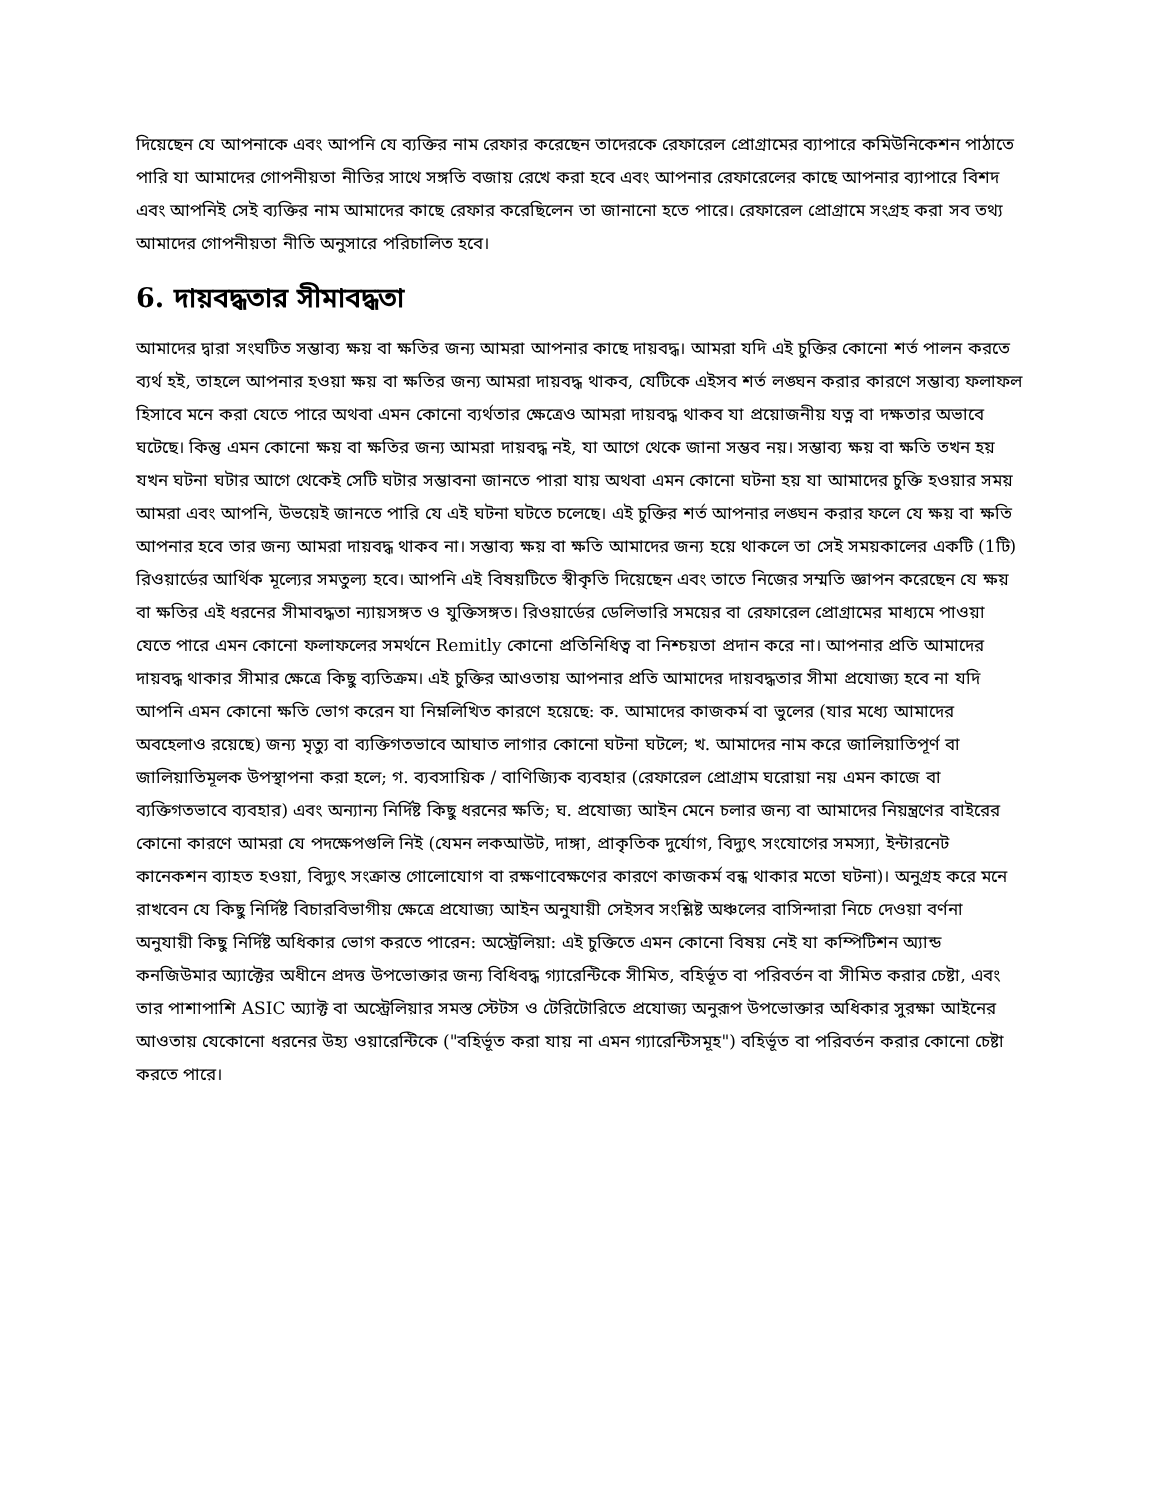দিয়েছেন যে আপনাকে এবং আপনি যে ব্যক্তির নাম রেফার করেছেন তাদেরকে রেফারেল প্রোগ্রামের ব্যাপারে কমিউনিকেশন পাঠাতে পারি যা আমাদের গোপনীয়তা নীতির সাথে সঙ্গতি বজায় রেখে করা হবে এবং আপনার রেফারেলের কাছে আপনার ব্যাপারে বিশদ এবং আপনিই সেই ব্যক্তির নাম আমাদের কাছে রেফার করেছিলেন তা জানানো হতে পারে। রেফারেল প্রোগ্রামে সংগ্রহ করা সব তথ্য আমাদের গোপনীয়তা নীতি অনুসারে পরিচালিত হবে।
6. দায়বদ্ধতার সীমাবদ্ধতা
আমাদের দ্বারা সংঘটিত সম্ভাব্য ক্ষয় বা ক্ষতির জন্য আমরা আপনার কাছে দায়বদ্ধ। আমরা যদি এই চুক্তির কোনো শর্ত পালন করতে ব্যর্থ হই, তাহলে আপনার হওয়া ক্ষয় বা ক্ষতির জন্য আমরা দায়বদ্ধ থাকব, যেটিকে এইসব শর্ত লঙ্ঘন করার কারণে সম্ভাব্য ফলাফল হিসাবে মনে করা যেতে পারে অথবা এমন কোনো ব্যর্থতার ক্ষেত্রেও আমরা দায়বদ্ধ থাকব যা প্রয়োজনীয় যত্ন বা দক্ষতার অভাবে ঘটেছে। কিন্তু এমন কোনো ক্ষয় বা ক্ষতির জন্য আমরা দায়বদ্ধ নই, যা আগে থেকে জানা সম্ভব নয়। সম্ভাব্য ক্ষয় বা ক্ষতি তখন হয় যখন ঘটনা ঘটার আগে থেকেই সেটি ঘটার সম্ভাবনা জানতে পারা যায় অথবা এমন কোনো ঘটনা হয় যা আমাদের চুক্তি হওয়ার সময় আমরা এবং আপনি, উভয়েই জানতে পারি যে এই ঘটনা ঘটতে চলেছে। এই চুক্তির শর্ত আপনার লঙ্ঘন করার ফলে যে ক্ষয় বা ক্ষতি আপনার হবে তার জন্য আমরা দায়বদ্ধ থাকব না। সম্ভাব্য ক্ষয় বা ক্ষতি আমাদের জন্য হয়ে থাকলে তা সেই সময়কালের একটি (1টি) রিওয়ার্ডের আর্থিক মূল্যের সমতুল্য হবে। আপনি এই বিষয়টিতে স্বীকৃতি দিয়েছেন এবং তাতে নিজের সম্মতি জ্ঞাপন করেছেন যে ক্ষয় বা ক্ষতির এই ধরনের সীমাবদ্ধতা ন্যায়সঙ্গত ও যুক্তিসঙ্গত। রিওয়ার্ডের ডেলিভারি সময়ের বা রেফারেল প্রোগ্রামের মাধ্যমে পাওয়া যেতে পারে এমন কোনো ফলাফলের সমর্থনে Remitly কোনো প্রতিনিধিত্ব বা নিশ্চয়তা প্রদান করে না। আপনার প্রতি আমাদের দায়বদ্ধ থাকার সীমার ক্ষেত্রে কিছু ব্যতিক্রম। এই চুক্তির আওতায় আপনার প্রতি আমাদের দায়বদ্ধতার সীমা প্রযোজ্য হবে না যদি আপনি এমন কোনো ক্ষতি ভোগ করেন যা নিম্নলিখিত কারণে হয়েছে: ক. আমাদের কাজকর্ম বা ভুলের (যার মধ্যে আমাদের অবহেলাও রয়েছে) জন্য মৃত্যু বা ব্যক্তিগতভাবে আঘাত লাগার কোনো ঘটনা ঘটলে; খ. আমাদের নাম করে জালিয়াতিপূর্ণ বা জালিয়াতিমূলক উপস্থাপনা করা হলে; গ. ব্যবসায়িক / বাণিজ্যিক ব্যবহার (রেফারেল প্রোগ্রাম ঘরোয়া নয় এমন কাজে বা ব্যক্তিগতভাবে ব্যবহার) এবং অন্যান্য নির্দিষ্ট কিছু ধরনের ক্ষতি; ঘ. প্রযোজ্য আইন মেনে চলার জন্য বা আমাদের নিয়ন্ত্রণের বাইরের কোনো কারণে আমরা যে পদক্ষেপগুলি নিই (যেমন লকআউট, দাঙ্গা, প্রাকৃতিক দুর্যোগ, বিদ্যুৎ সংযোগের সমস্যা, ইন্টারনেট কানেকশন ব্যাহত হওয়া, বিদ্যুৎ সংক্রান্ত গোলোযোগ বা রক্ষণাবেক্ষণের কারণে কাজকর্ম বন্ধ থাকার মতো ঘটনা)। অনুগ্রহ করে মনে রাখবেন যে কিছু নির্দিষ্ট বিচারবিভাগীয় ক্ষেত্রে প্রযোজ্য আইন অনুযায়ী সেইসব সংশ্লিষ্ট অঞ্চলের বাসিন্দারা নিচে দেওয়া বর্ণনা অনুযায়ী কিছু নির্দিষ্ট অধিকার ভোগ করতে পারেন: অস্ট্রেলিয়া: এই চুক্তিতে এমন কোনো বিষয় নেই যা কম্পিটিশন অ্যান্ড কনজিউমার অ্যাক্টের অধীনে প্রদত্ত উপভোক্তার জন্য বিধিবদ্ধ গ্যারেন্টিকে সীমিত, বহির্ভূত বা পরিবর্তন বা সীমিত করার চেষ্টা, এবং তার পাশাপাশি ASIC অ্যাক্ট বা অস্ট্রেলিয়ার সমস্ত স্টেটস ও টেরিটোরিতে প্রযোজ্য অনুরূপ উপভোক্তার অধিকার সুরক্ষা আইনের আওতায় যেকোনো ধরনের উহ্য ওয়ারেন্টিকে ("বহির্ভূত করা যায় না এমন গ্যারেন্টিসমূহ") বহির্ভূত বা পরিবর্তন করার কোনো চেষ্টা করতে পারে।